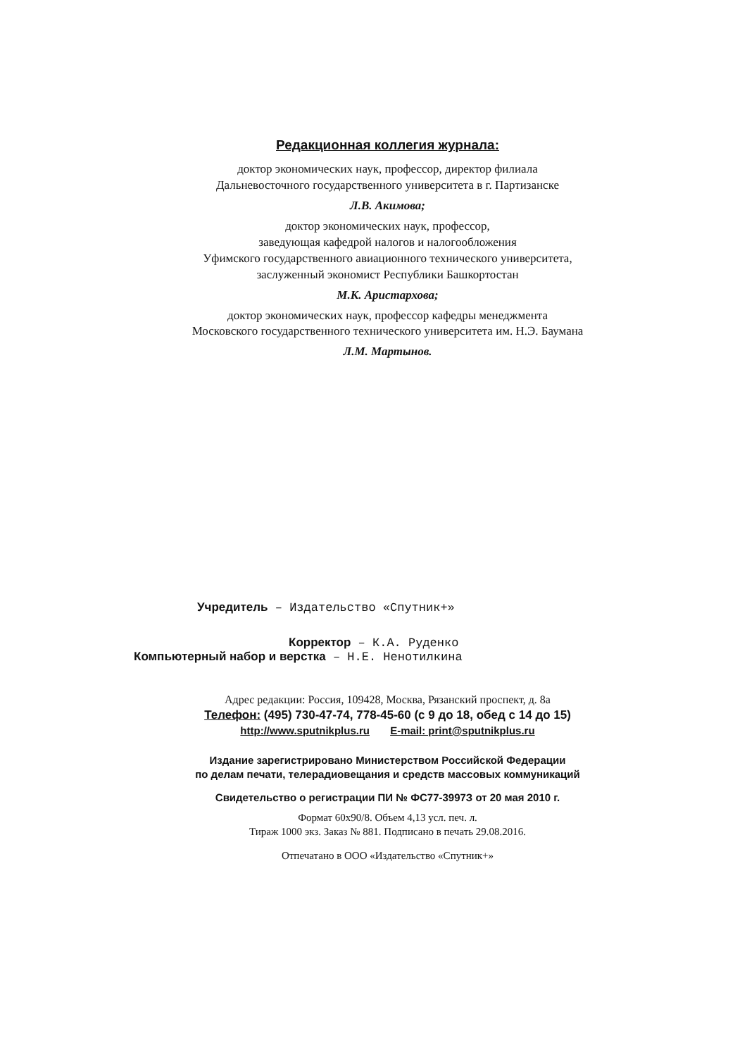Редакционная коллегия журнала:
доктор экономических наук, профессор, директор филиала
Дальневосточного государственного университета в г. Партизанске
Л.В. Акимова;
доктор экономических наук, профессор,
заведующая кафедрой налогов и налогообложения
Уфимского государственного авиационного технического университета,
заслуженный экономист Республики Башкортостан
М.К. Аристархова;
доктор экономических наук, профессор кафедры менеджмента
Московского государственного технического университета им. Н.Э. Баумана
Л.М. Мартынов.
Учредитель – Издательство «Спутник+»
Корректор – К.А. Руденко
Компьютерный набор и верстка – Н.Е. Ненотилкина
Адрес редакции: Россия, 109428, Москва, Рязанский проспект, д. 8а
Телефон: (495) 730-47-74, 778-45-60 (с 9 до 18, обед с 14 до 15)
http://www.sputnikplus.ru E-mail: print@sputnikplus.ru
Издание зарегистрировано Министерством Российской Федерации
по делам печати, телерадиовещания и средств массовых коммуникаций
Свидетельство о регистрации ПИ № ФС77-3997З от 20 мая 2010 г.
Формат 60х90/8. Объем 4,13 усл. печ. л.
Тираж 1000 экз. Заказ № 881. Подписано в печать 29.08.2016.
Отпечатано в ООО «Издательство «Спутник+»